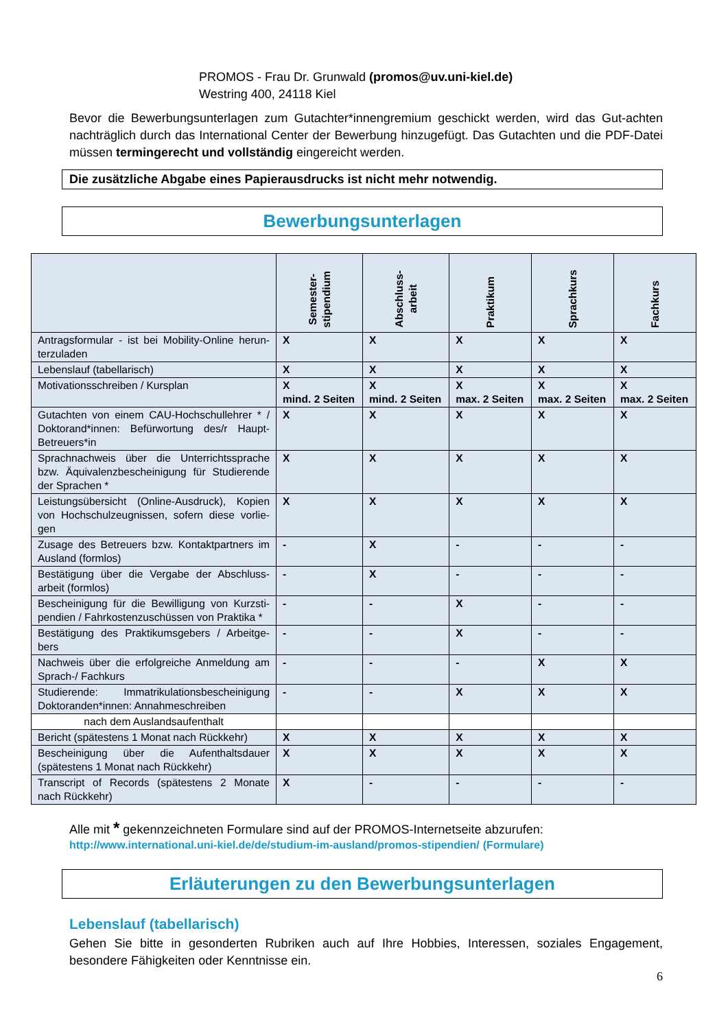PROMOS - Frau Dr. Grunwald (promos@uv.uni-kiel.de)
Westring 400, 24118 Kiel
Bevor die Bewerbungsunterlagen zum Gutachter*innengremium geschickt werden, wird das Gut-achten nachträglich durch das International Center der Bewerbung hinzugefügt. Das Gutachten und die PDF-Datei müssen termingerecht und vollständig eingereicht werden.
Die zusätzliche Abgabe eines Papierausdrucks ist nicht mehr notwendig.
Bewerbungsunterlagen
| | Semester- stipendium | Abschluss- arbeit | Praktikum | Sprachkurs | Fachkurs |
| --- | --- | --- | --- | --- | --- |
| Antragsformular - ist bei Mobility-Online herun-terzuladen | X | X | X | X | X |
| Lebenslauf (tabellarisch) | X | X | X | X | X |
| Motivationsschreiben / Kursplan | X mind. 2 Seiten | X mind. 2 Seiten | X max. 2 Seiten | X max. 2 Seiten | X max. 2 Seiten |
| Gutachten von einem CAU-Hochschullehrer * / Doktorand*innen: Befürwortung des/r Haupt-Betreuers*in | X | X | X | X | X |
| Sprachnachweis über die Unterrichtssprache bzw. Äquivalenzbescheinigung für Studierende der Sprachen * | X | X | X | X | X |
| Leistungsübersicht (Online-Ausdruck), Kopien von Hochschulzeugnissen, sofern diese vorlie-gen | X | X | X | X | X |
| Zusage des Betreuers bzw. Kontaktpartners im Ausland (formlos) | - | X | - | - | - |
| Bestätigung über die Vergabe der Abschluss-arbeit (formlos) | - | X | - | - | - |
| Bescheinigung für die Bewilligung von Kurzsti-pendien / Fahrkostenzuschüssen von Praktika * | - | - | X | - | - |
| Bestätigung des Praktikumsgebers / Arbeitge-bers | - | - | X | - | - |
| Nachweis über die erfolgreiche Anmeldung am Sprach-/ Fachkurs | - | - | - | X | X |
| Studierende: Immatrikulationsbescheinigung Doktoranden*innen: Annahmeschreiben | - | - | X | X | X |
| nach dem Auslandsaufenthalt | | | | | |
| Bericht (spätestens 1 Monat nach Rückkehr) | X | X | X | X | X |
| Bescheinigung über die Aufenthaltsdauer (spätestens 1 Monat nach Rückkehr) | X | X | X | X | X |
| Transcript of Records (spätestens 2 Monate nach Rückkehr) | X | - | - | - | - |
Alle mit * gekennzeichneten Formulare sind auf der PROMOS-Internetseite abzurufen:
http://www.international.uni-kiel.de/de/studium-im-ausland/promos-stipendien/ (Formulare)
Erläuterungen zu den Bewerbungsunterlagen
Lebenslauf (tabellarisch)
Gehen Sie bitte in gesonderten Rubriken auch auf Ihre Hobbies, Interessen, soziales Engagement, besondere Fähigkeiten oder Kenntnisse ein.
6